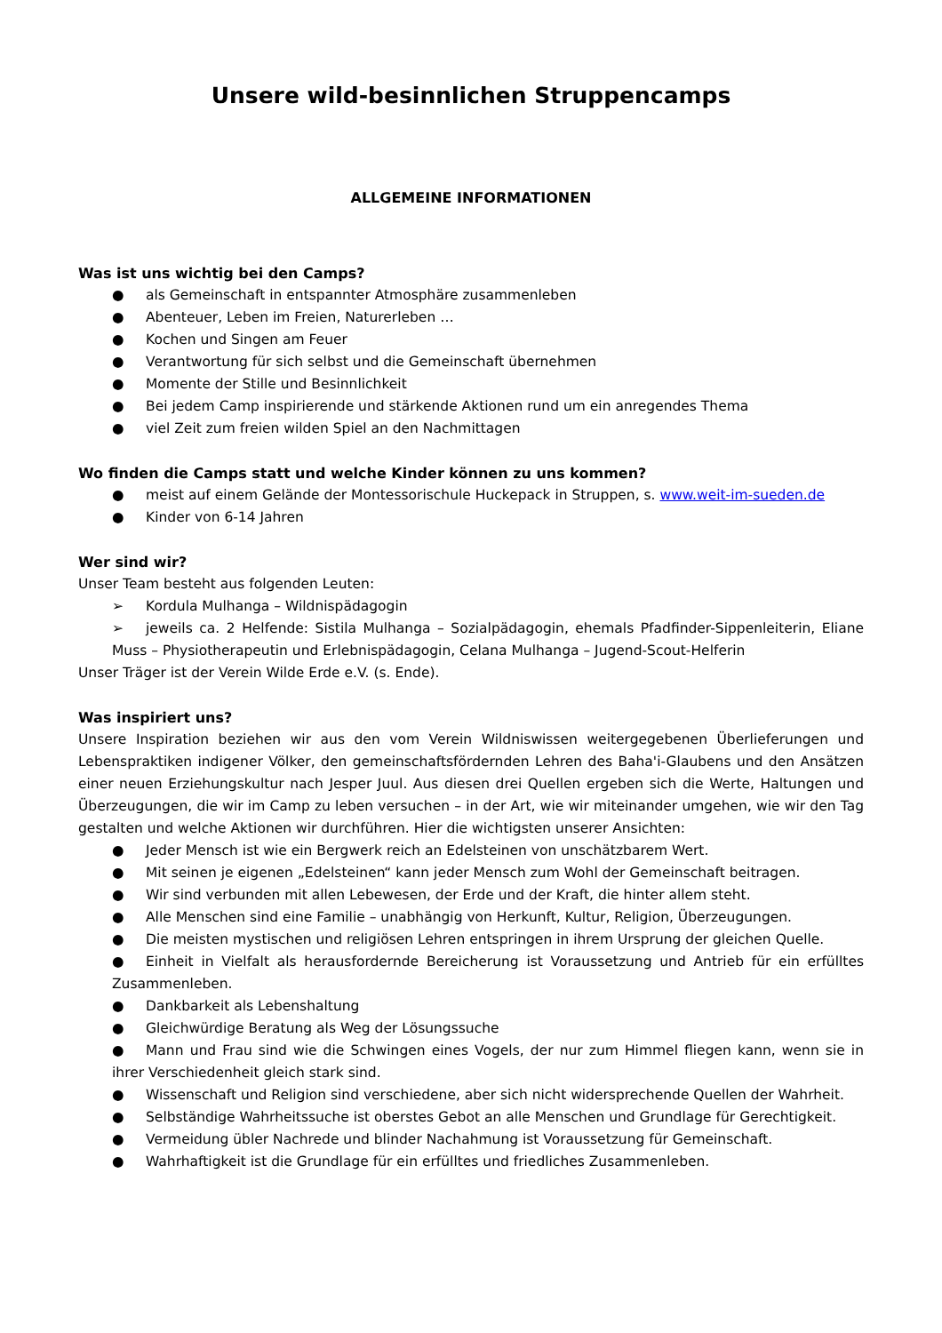Unsere wild-besinnlichen Struppencamps
ALLGEMEINE INFORMATIONEN
Was ist uns wichtig bei den Camps?
● als Gemeinschaft in entspannter Atmosphäre zusammenleben
● Abenteuer, Leben im Freien, Naturerleben …
● Kochen und Singen am Feuer
● Verantwortung für sich selbst und die Gemeinschaft übernehmen
● Momente der Stille und Besinnlichkeit
● Bei jedem Camp inspirierende und stärkende Aktionen rund um ein anregendes Thema
● viel Zeit zum freien wilden Spiel an den Nachmittagen
Wo finden die Camps statt und welche Kinder können zu uns kommen?
● meist auf einem Gelände der Montessorischule Huckepack in Struppen, s. www.weit-im-sueden.de
● Kinder von 6-14 Jahren
Wer sind wir?
Unser Team besteht aus folgenden Leuten:
➢ Kordula Mulhanga – Wildnispädagogin
➢ jeweils ca. 2 Helfende: Sistila Mulhanga – Sozialpädagogin, ehemals Pfadfinder-Sippenleiterin, Eliane Muss – Physiotherapeutin und Erlebnispädagogin, Celana Mulhanga – Jugend-Scout-Helferin
Unser Träger ist der Verein Wilde Erde e.V. (s. Ende).
Was inspiriert uns?
Unsere Inspiration beziehen wir aus den vom Verein Wildniswissen weitergegebenen Überlieferungen und Lebenspraktiken indigener Völker, den gemeinschaftsfördernden Lehren des Baha'i-Glaubens und den Ansätzen einer neuen Erziehungskultur nach Jesper Juul. Aus diesen drei Quellen ergeben sich die Werte, Haltungen und Überzeugungen, die wir im Camp zu leben versuchen – in der Art, wie wir miteinander umgehen, wie wir den Tag gestalten und welche Aktionen wir durchführen. Hier die wichtigsten unserer Ansichten:
● Jeder Mensch ist wie ein Bergwerk reich an Edelsteinen von unschätzbarem Wert.
● Mit seinen je eigenen „Edelsteinen“ kann jeder Mensch zum Wohl der Gemeinschaft beitragen.
● Wir sind verbunden mit allen Lebewesen, der Erde und der Kraft, die hinter allem steht.
● Alle Menschen sind eine Familie – unabhängig von Herkunft, Kultur, Religion, Überzeugungen.
● Die meisten mystischen und religiösen Lehren entspringen in ihrem Ursprung der gleichen Quelle.
● Einheit in Vielfalt als herausfordernde Bereicherung ist Voraussetzung und Antrieb für ein erfülltes Zusammenleben.
● Dankbarkeit als Lebenshaltung
● Gleichwürdige Beratung als Weg der Lösungssuche
● Mann und Frau sind wie die Schwingen eines Vogels, der nur zum Himmel fliegen kann, wenn sie in ihrer Verschiedenheit gleich stark sind.
● Wissenschaft und Religion sind verschiedene, aber sich nicht widersprechende Quellen der Wahrheit.
● Selbständige Wahrheitssuche ist oberstes Gebot an alle Menschen und Grundlage für Gerechtigkeit.
● Vermeidung übler Nachrede und blinder Nachahmung ist Voraussetzung für Gemeinschaft.
● Wahrhaftigkeit ist die Grundlage für ein erfülltes und friedliches Zusammenleben.